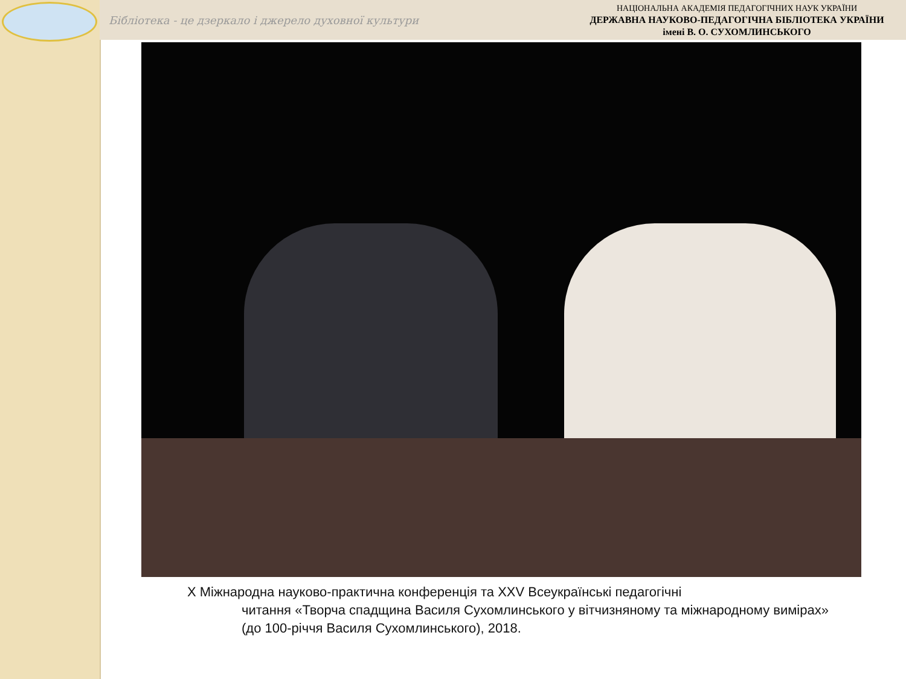Бібліотека - це дзеркало і джерело духовної культури
НАЦІОНАЛЬНА АКАДЕМІЯ ПЕДАГОГІЧНИХ НАУК УКРАЇНИ
ДЕРЖАВНА НАУКОВО-ПЕДАГОГІЧНА БІБЛІОТЕКА УКРАЇНИ
імені В. О. СУХОМЛИНСЬКОГО
Х Міжнародна науково-практична конференція та XXV Всеукраїнські педагогічні
читання «Творча спадщина Василя Сухомлинського у вітчизняному та міжнародному вимірах» (до 100-річчя Василя Сухомлинського), 2018.